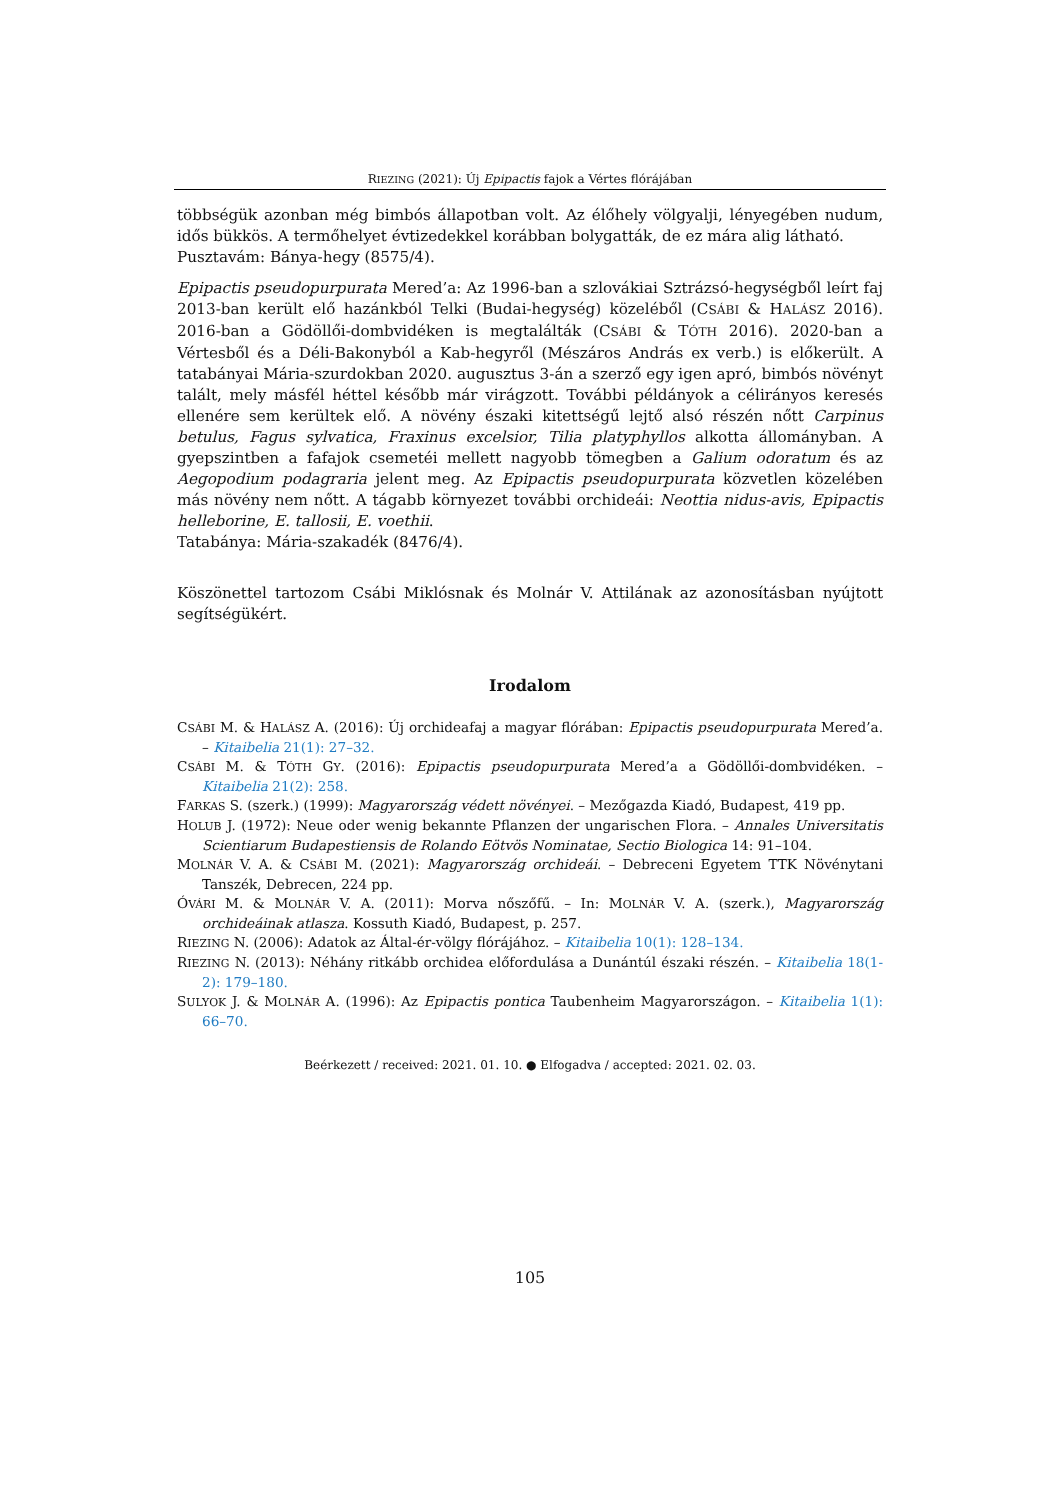RIEZING (2021): Új Epipactis fajok a Vértes flórájában
többségük azonban még bimbós állapotban volt. Az élőhely völgyalji, lényegében nudum, idős bükkös. A termőhelyet évtizedekkel korábban bolygatták, de ez mára alig látható.
Pusztavám: Bánya-hegy (8575/4).
Epipactis pseudopurpurata Mered’a: Az 1996-ban a szlovákiai Sztrázsó-hegységből leírt faj 2013-ban került elő hazánkból Telki (Budai-hegység) közeléből (CSÁBI & HALÁSZ 2016). 2016-ban a Gödöllői-dombvidéken is megtalálták (CSÁBI & TÓTH 2016). 2020-ban a Vértesből és a Déli-Bakonyból a Kab-hegyről (Mészáros András ex verb.) is előkerült. A tatabányai Mária-szurdokban 2020. augusztus 3-án a szerző egy igen apró, bimbós növényt talált, mely másfél héttel később már virágzott. További példányok a célirányos keresés ellenére sem kerültek elő. A növény északi kitettségű lejtő alsó részén nőtt Carpinus betulus, Fagus sylvatica, Fraxinus excelsior, Tilia platyphyllos alkotta állományban. A gyepszintben a fafajok csemetéi mellett nagyobb tömegben a Galium odoratum és az Aegopodium podagraria jelent meg. Az Epipactis pseudopurpurata közvetlen közelében más növény nem nőtt. A tágabb környezet további orchideái: Neottia nidus-avis, Epipactis helleborine, E. tallosii, E. voethii.
Tatabánya: Mária-szakadék (8476/4).
Köszönettel tartozom Csábi Miklósnak és Molnár V. Attilának az azonosításban nyújtott segítségükért.
Irodalom
CSÁBI M. & HALÁSZ A. (2016): Új orchideafaj a magyar flórában: Epipactis pseudopurpurata Mered’a. – Kitaibelia 21(1): 27–32.
CSÁBI M. & TÓTH GY. (2016): Epipactis pseudopurpurata Mered’a a Gödöllői-dombvidéken. – Kitaibelia 21(2): 258.
FARKAS S. (szerk.) (1999): Magyarország védett növényei. – Mezőgazda Kiadó, Budapest, 419 pp.
HOLUB J. (1972): Neue oder wenig bekannte Pflanzen der ungarischen Flora. – Annales Universitatis Scientiarum Budapestiensis de Rolando Eötvös Nominatae, Sectio Biologica 14: 91–104.
MOLNÁR V. A. & CSÁBI M. (2021): Magyarország orchideái. – Debreceni Egyetem TTK Növénytani Tanszék, Debrecen, 224 pp.
ÓVÁRI M. & MOLNÁR V. A. (2011): Morva nőszőfű. – In: MOLNÁR V. A. (szerk.), Magyarország orchideáinak atlasza. Kossuth Kiadó, Budapest, p. 257.
RIEZING N. (2006): Adatok az Által-ér-völgy flórájához. – Kitaibelia 10(1): 128–134.
RIEZING N. (2013): Néhány ritkább orchidea előfordulása a Dunántúl északi részén. – Kitaibelia 18(1-2): 179–180.
SULYOK J. & MOLNÁR A. (1996): Az Epipactis pontica Taubenheim Magyarországon. – Kitaibelia 1(1): 66–70.
Beérkezett / received: 2021. 01. 10. ● Elfogadva / accepted: 2021. 02. 03.
105